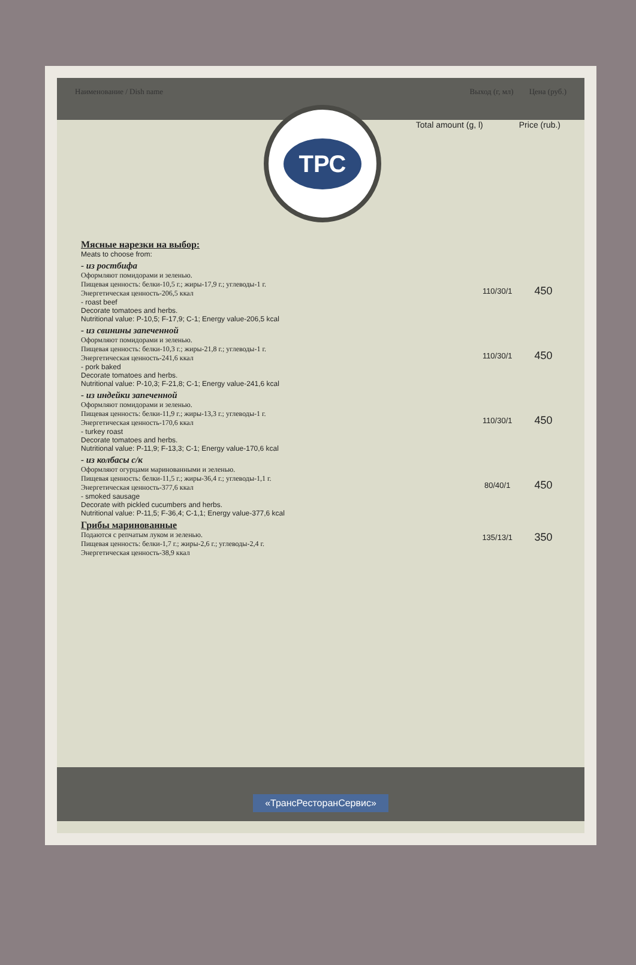Наименование / Dish name Выход (г, мл) Цена (руб.)
Total amount (g, l) Price (rub.)
ТРС
| Мясные нарезки на выбор: Meats to choose from: | | |
| - из ростбифа Оформляют помидорами и зеленью. Пищевая ценность: белки-10,5 г.; жиры-17,9 г.; углеводы-1 г. Энергетическая ценность-206,5 ккал - roast beef Decorate tomatoes and herbs. Nutritional value: P-10,5; F-17,9; C-1; Energy value-206,5 kcal | 110/30/1 | 450 |
| - из свинины запеченной Оформляют помидорами и зеленью. Пищевая ценность: белки-10,3 г.; жиры-21,8 г.; углеводы-1 г. Энергетическая ценность-241,6 ккал - pork baked Decorate tomatoes and herbs. Nutritional value: P-10,3; F-21,8; C-1; Energy value-241,6 kcal | 110/30/1 | 450 |
| - из индейки запеченной Оформляют помидорами и зеленью. Пищевая ценность: белки-11,9 г.; жиры-13,3 г.; углеводы-1 г. Энергетическая ценность-170,6 ккал - turkey roast Decorate tomatoes and herbs. Nutritional value: P-11,9; F-13,3; C-1; Energy value-170,6 kcal | 110/30/1 | 450 |
| - из колбасы с/к Оформляют огурцами маринованными и зеленью. Пищевая ценность: белки-11,5 г.; жиры-36,4 г.; углеводы-1,1 г. Энергетическая ценность-377,6 ккал - smoked sausage Decorate with pickled cucumbers and herbs. Nutritional value: P-11,5; F-36,4; C-1,1; Energy value-377,6 kcal | 80/40/1 | 450 |
| Грибы маринованные Подаются с репчатым луком и зеленью. Пищевая ценность: белки-1,7 г.; жиры-2,6 г.; углеводы-2,4 г. Энергетическая ценность-38,9 ккал | 135/13/1 | 350 |
«ТрансРесторанСервис»